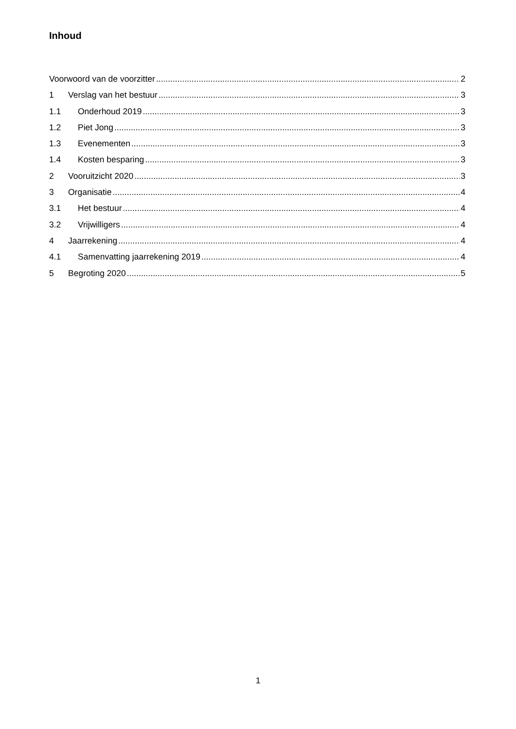Inhoud
Voorwoord van de voorzitter 2
1 Verslag van het bestuur 3
1.1 Onderhoud 2019 3
1.2 Piet Jong 3
1.3 Evenementen 3
1.4 Kosten besparing 3
2 Vooruitzicht 2020 3
3 Organisatie 4
3.1 Het bestuur 4
3.2 Vrijwilligers 4
4 Jaarrekening 4
4.1 Samenvatting jaarrekening 2019 4
5 Begroting 2020 5
1